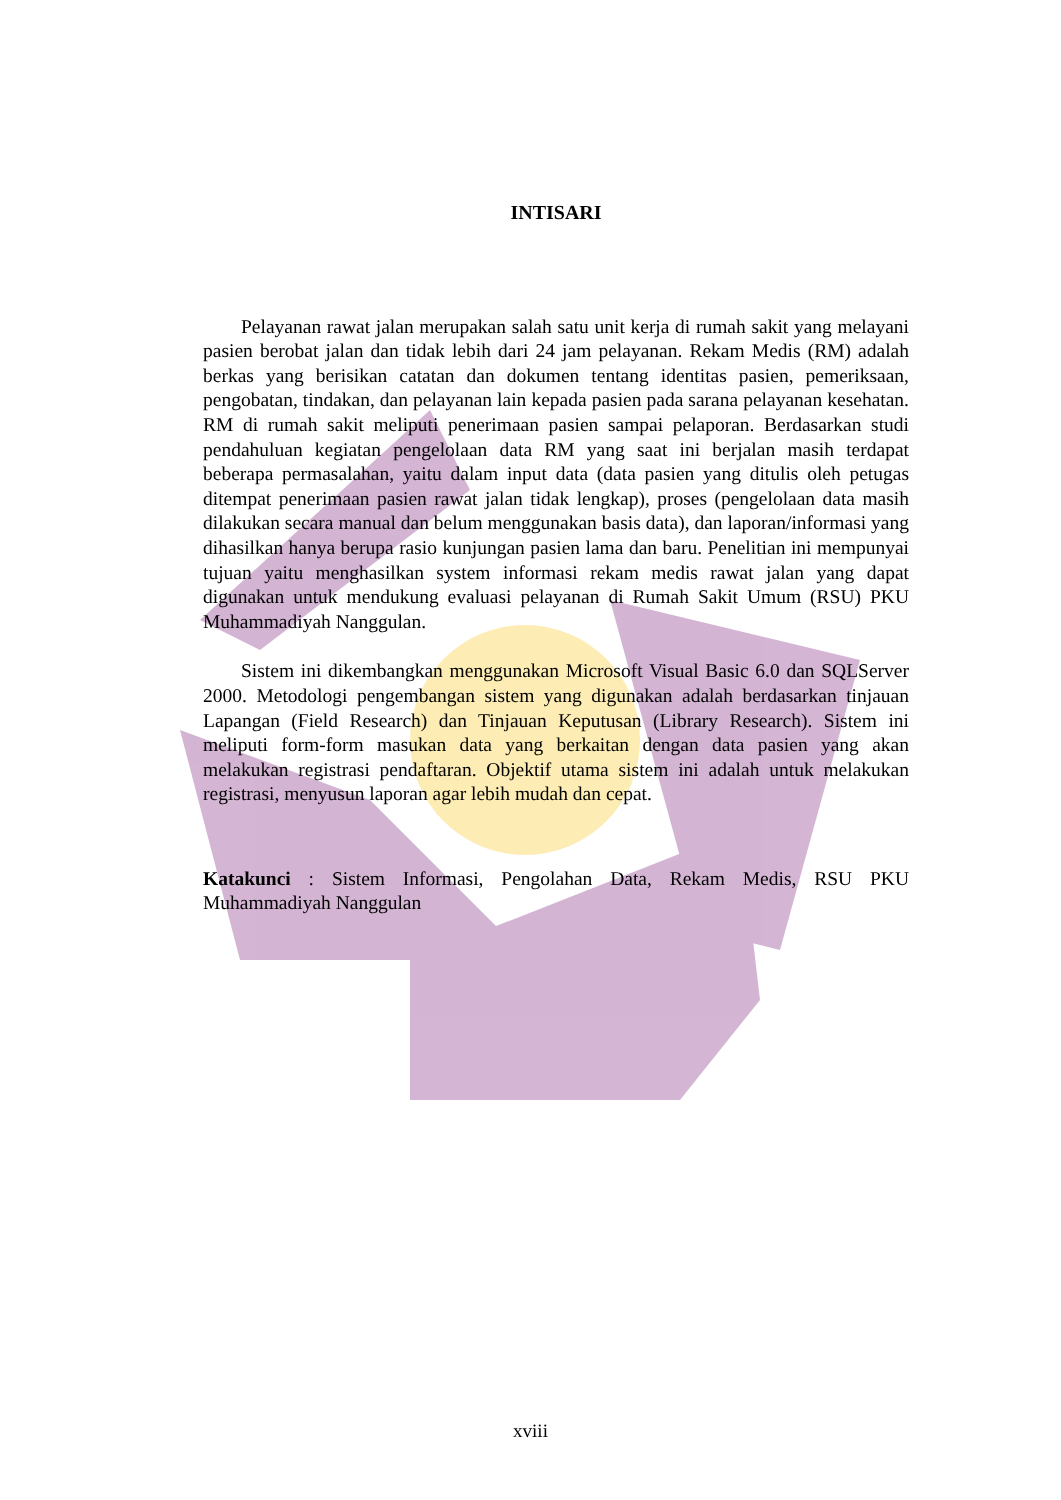INTISARI
Pelayanan rawat jalan merupakan salah satu unit kerja di rumah sakit yang melayani pasien berobat jalan dan tidak lebih dari 24 jam pelayanan. Rekam Medis (RM) adalah berkas yang berisikan catatan dan dokumen tentang identitas pasien, pemeriksaan, pengobatan, tindakan, dan pelayanan lain kepada pasien pada sarana pelayanan kesehatan. RM di rumah sakit meliputi penerimaan pasien sampai pelaporan. Berdasarkan studi pendahuluan kegiatan pengelolaan data RM yang saat ini berjalan masih terdapat beberapa permasalahan, yaitu dalam input data (data pasien yang ditulis oleh petugas ditempat penerimaan pasien rawat jalan tidak lengkap), proses (pengelolaan data masih dilakukan secara manual dan belum menggunakan basis data), dan laporan/informasi yang dihasilkan hanya berupa rasio kunjungan pasien lama dan baru. Penelitian ini mempunyai tujuan yaitu menghasilkan system informasi rekam medis rawat jalan yang dapat digunakan untuk mendukung evaluasi pelayanan di Rumah Sakit Umum (RSU) PKU Muhammadiyah Nanggulan.
Sistem ini dikembangkan menggunakan Microsoft Visual Basic 6.0 dan SQLServer 2000. Metodologi pengembangan sistem yang digunakan adalah berdasarkan tinjauan Lapangan (Field Research) dan Tinjauan Keputusan (Library Research). Sistem ini meliputi form-form masukan data yang berkaitan dengan data pasien yang akan melakukan registrasi pendaftaran. Objektif utama sistem ini adalah untuk melakukan registrasi, menyusun laporan agar lebih mudah dan cepat.
Katakunci : Sistem Informasi, Pengolahan Data, Rekam Medis, RSU PKU Muhammadiyah Nanggulan
xviii